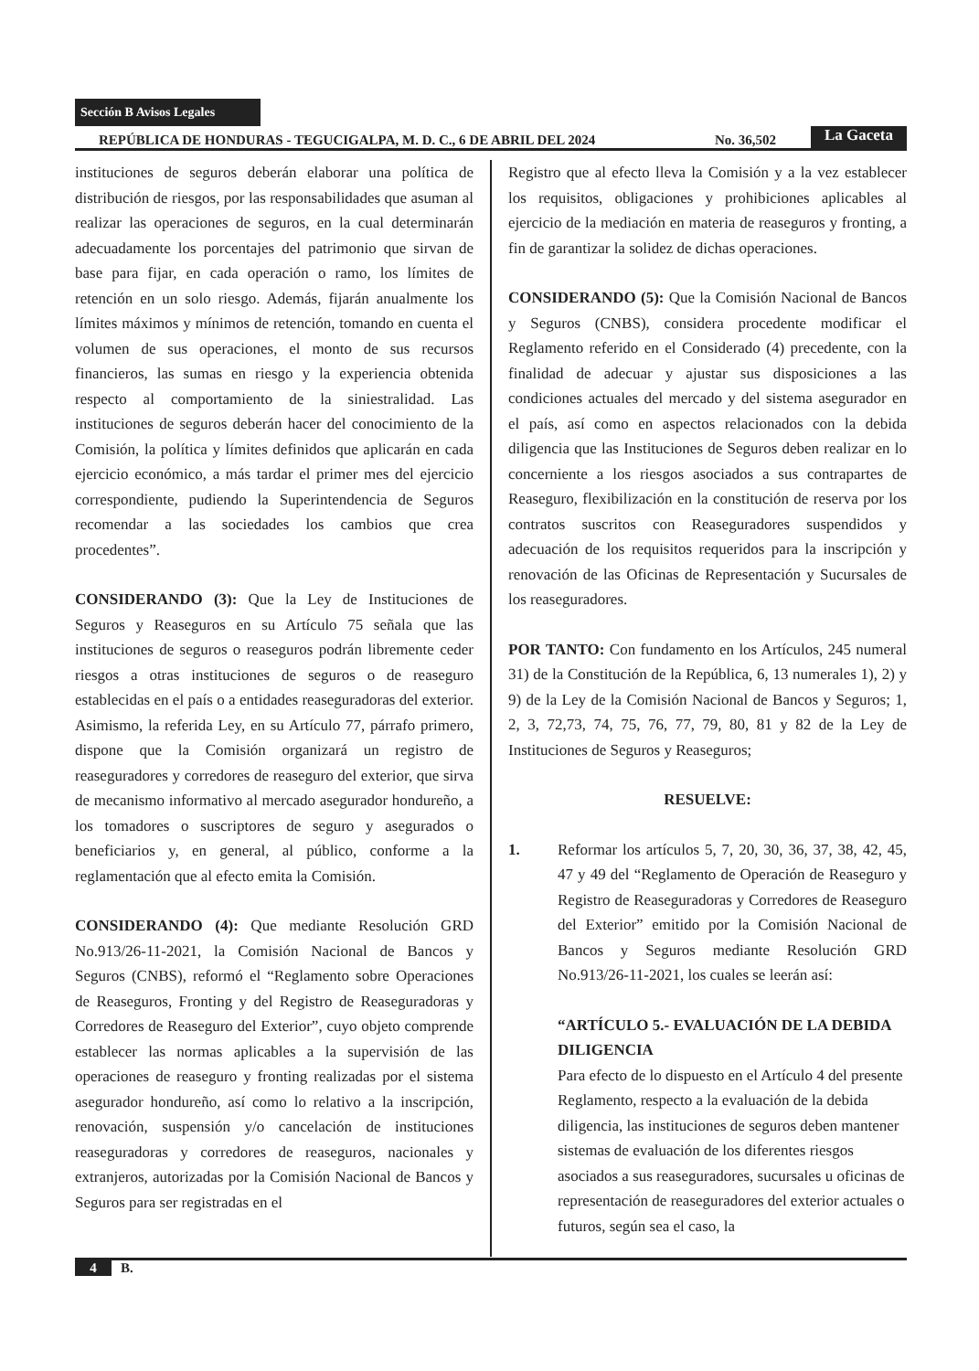Sección B Avisos Legales
REPÚBLICA DE HONDURAS - TEGUCIGALPA, M. D. C., 6 DE ABRIL DEL 2024 No. 36,502 La Gaceta
instituciones de seguros deberán elaborar una política de distribución de riesgos, por las responsabilidades que asuman al realizar las operaciones de seguros, en la cual determinarán adecuadamente los porcentajes del patrimonio que sirvan de base para fijar, en cada operación o ramo, los límites de retención en un solo riesgo. Además, fijarán anualmente los límites máximos y mínimos de retención, tomando en cuenta el volumen de sus operaciones, el monto de sus recursos financieros, las sumas en riesgo y la experiencia obtenida respecto al comportamiento de la siniestralidad. Las instituciones de seguros deberán hacer del conocimiento de la Comisión, la política y límites definidos que aplicarán en cada ejercicio económico, a más tardar el primer mes del ejercicio correspondiente, pudiendo la Superintendencia de Seguros recomendar a las sociedades los cambios que crea procedentes”.
CONSIDERANDO (3): Que la Ley de Instituciones de Seguros y Reaseguros en su Artículo 75 señala que las instituciones de seguros o reaseguros podrán libremente ceder riesgos a otras instituciones de seguros o de reaseguro establecidas en el país o a entidades reaseguradoras del exterior. Asimismo, la referida Ley, en su Artículo 77, párrafo primero, dispone que la Comisión organizará un registro de reaseguradores y corredores de reaseguro del exterior, que sirva de mecanismo informativo al mercado asegurador hondureño, a los tomadores o suscriptores de seguro y asegurados o beneficiarios y, en general, al público, conforme a la reglamentación que al efecto emita la Comisión.
CONSIDERANDO (4): Que mediante Resolución GRD No.913/26-11-2021, la Comisión Nacional de Bancos y Seguros (CNBS), reformó el “Reglamento sobre Operaciones de Reaseguros, Fronting y del Registro de Reaseguradoras y Corredores de Reaseguro del Exterior”, cuyo objeto comprende establecer las normas aplicables a la supervisión de las operaciones de reaseguro y fronting realizadas por el sistema asegurador hondureño, así como lo relativo a la inscripción, renovación, suspensión y/o cancelación de instituciones reaseguradoras y corredores de reaseguros, nacionales y extranjeros, autorizadas por la Comisión Nacional de Bancos y Seguros para ser registradas en el
Registro que al efecto lleva la Comisión y a la vez establecer los requisitos, obligaciones y prohibiciones aplicables al ejercicio de la mediación en materia de reaseguros y fronting, a fin de garantizar la solidez de dichas operaciones.
CONSIDERANDO (5): Que la Comisión Nacional de Bancos y Seguros (CNBS), considera procedente modificar el Reglamento referido en el Considerado (4) precedente, con la finalidad de adecuar y ajustar sus disposiciones a las condiciones actuales del mercado y del sistema asegurador en el país, así como en aspectos relacionados con la debida diligencia que las Instituciones de Seguros deben realizar en lo concerniente a los riesgos asociados a sus contrapartes de Reaseguro, flexibilización en la constitución de reserva por los contratos suscritos con Reaseguradores suspendidos y adecuación de los requisitos requeridos para la inscripción y renovación de las Oficinas de Representación y Sucursales de los reaseguradores.
POR TANTO: Con fundamento en los Artículos, 245 numeral 31) de la Constitución de la República, 6, 13 numerales 1), 2) y 9) de la Ley de la Comisión Nacional de Bancos y Seguros; 1, 2, 3, 72,73, 74, 75, 76, 77, 79, 80, 81 y 82 de la Ley de Instituciones de Seguros y Reaseguros;
RESUELVE:
1. Reformar los artículos 5, 7, 20, 30, 36, 37, 38, 42, 45, 47 y 49 del “Reglamento de Operación de Reaseguro y Registro de Reaseguradoras y Corredores de Reaseguro del Exterior” emitido por la Comisión Nacional de Bancos y Seguros mediante Resolución GRD No.913/26-11-2021, los cuales se leerán así:
“ARTÍCULO 5.- EVALUACIÓN DE LA DEBIDA DILIGENCIA
Para efecto de lo dispuesto en el Artículo 4 del presente Reglamento, respecto a la evaluación de la debida diligencia, las instituciones de seguros deben mantener sistemas de evaluación de los diferentes riesgos asociados a sus reaseguradores, sucursales u oficinas de representación de reaseguradores del exterior actuales o futuros, según sea el caso, la
4 B.